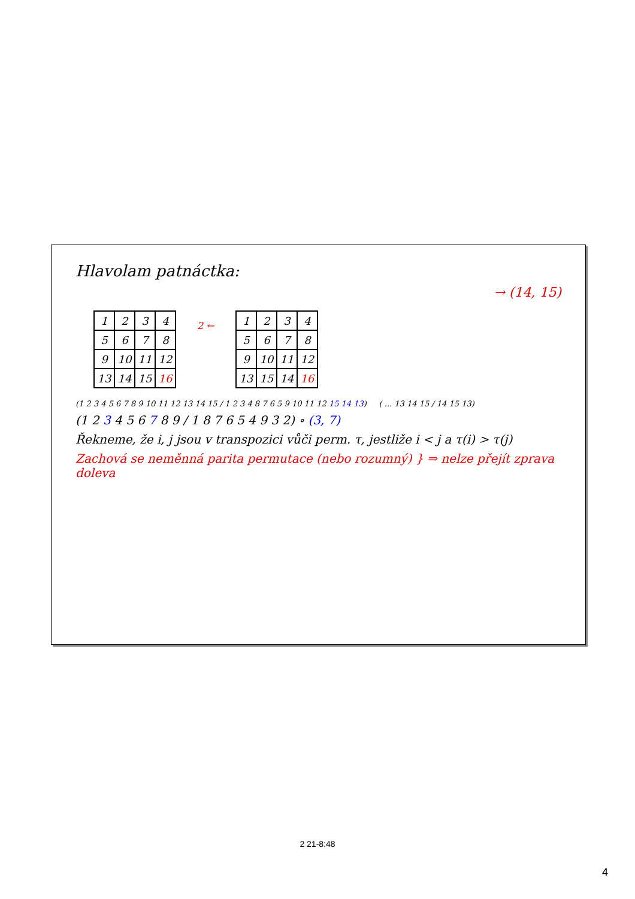Hlavolam patnáctka:
→ (14, 15)
| 1 | 2 | 3 | 4 |
| 5 | 6 | 7 | 8 |
| 9 | 10 | 11 | 12 |
| 13 | 14 | 15 | 16 |
2 ←
| 1 | 2 | 3 | 4 |
| 5 | 6 | 7 | 8 |
| 9 | 10 | 11 | 12 |
| 13 | 15 | 14 | 16 |
(1 2 3 4 5 6 7 8 9 10 11 12 13 14 15 / 1 2 3 4 8 7 6 5 9 10 11 12 15 14 13) ( ... 13 14 15 / 14 15 13)
(1 2 3 4 5 6 7 8 9 / 1 8 7 6 5 4 9 3 2) ∘ (3, 7)
Řekneme, že i, j jsou v transpozici vůči perm. τ, jestliže i < j a τ(i) > τ(j)
Zachová se neměnná parita permutace (nebo rozumný) } ⇒ nelze přejít zprava doleva
2 21-8:48
4